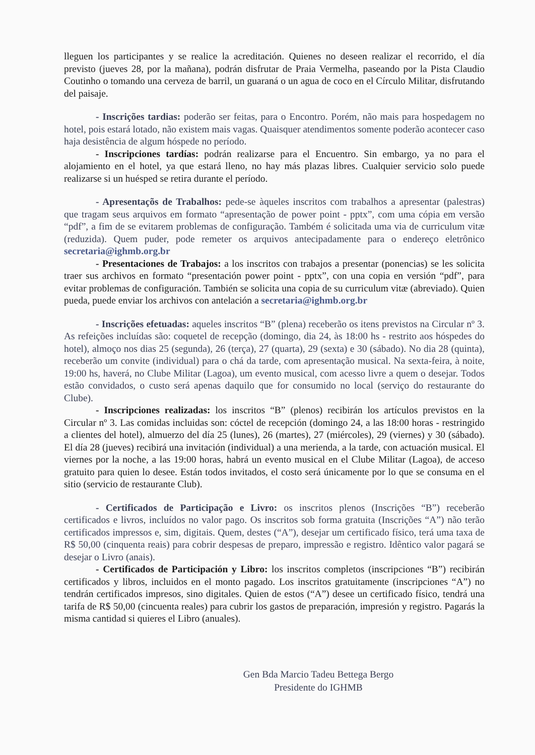lleguen los participantes y se realice la acreditación. Quienes no deseen realizar el recorrido, el día previsto (jueves 28, por la mañana), podrán disfrutar de Praia Vermelha, paseando por la Pista Claudio Coutinho o tomando una cerveza de barril, un guaraná o un agua de coco en el Círculo Militar, disfrutando del paisaje.
- Inscrições tardias: poderão ser feitas, para o Encontro. Porém, não mais para hospedagem no hotel, pois estará lotado, não existem mais vagas. Quaisquer atendimentos somente poderão acontecer caso haja desistência de algum hóspede no período.
- Inscripciones tardías: podrán realizarse para el Encuentro. Sin embargo, ya no para el alojamiento en el hotel, ya que estará lleno, no hay más plazas libres. Cualquier servicio solo puede realizarse si un huésped se retira durante el período.
- Apresentaçõs de Trabalhos: pede-se àqueles inscritos com trabalhos a apresentar (palestras) que tragam seus arquivos em formato “apresentação de power point - pptx”, com uma cópia em versão “pdf”, a fim de se evitarem problemas de configuração. Também é solicitada uma via de curriculum vitæ (reduzida). Quem puder, pode remeter os arquivos antecipadamente para o endereço eletrônico secretaria@ighmb.org.br
- Presentaciones de Trabajos: a los inscritos con trabajos a presentar (ponencias) se les solicita traer sus archivos en formato “presentación power point - pptx”, con una copia en versión “pdf”, para evitar problemas de configuración. También se solicita una copia de su curriculum vitæ (abreviado). Quien pueda, puede enviar los archivos con antelación a secretaria@ighmb.org.br
- Inscrições efetuadas: aqueles inscritos “B” (plena) receberão os itens previstos na Circular nº 3. As refeições incluídas são: coquetel de recepção (domingo, dia 24, às 18:00 hs - restrito aos hóspedes do hotel), almoço nos dias 25 (segunda), 26 (terça), 27 (quarta), 29 (sexta) e 30 (sábado). No dia 28 (quinta), receberão um convite (individual) para o chá da tarde, com apresentação musical. Na sexta-feira, à noite, 19:00 hs, haverá, no Clube Militar (Lagoa), um evento musical, com acesso livre a quem o desejar. Todos estão convidados, o custo será apenas daquilo que for consumido no local (serviço do restaurante do Clube).
- Inscripciones realizadas: los inscritos “B” (plenos) recibirán los artículos previstos en la Circular nº 3. Las comidas incluidas son: cóctel de recepción (domingo 24, a las 18:00 horas - restringido a clientes del hotel), almuerzo del día 25 (lunes), 26 (martes), 27 (miércoles), 29 (viernes) y 30 (sábado). El día 28 (jueves) recibirá una invitación (individual) a una merienda, a la tarde, con actuación musical. El viernes por la noche, a las 19:00 horas, habrá un evento musical en el Clube Militar (Lagoa), de acceso gratuito para quien lo desee. Están todos invitados, el costo será únicamente por lo que se consuma en el sitio (servicio de restaurante Club).
- Certificados de Participação e Livro: os inscritos plenos (Inscrições “B”) receberão certificados e livros, incluídos no valor pago. Os inscritos sob forma gratuita (Inscrições “A”) não terão certificados impressos e, sim, digitais. Quem, destes (“A”), desejar um certificado físico, terá uma taxa de R$ 50,00 (cinquenta reais) para cobrir despesas de preparo, impressão e registro. Idêntico valor pagará se desejar o Livro (anais).
- Certificados de Participación y Libro: los inscritos completos (inscripciones “B”) recibirán certificados y libros, incluidos en el monto pagado. Los inscritos gratuitamente (inscripciones “A”) no tendrán certificados impresos, sino digitales. Quien de estos (“A”) desee un certificado físico, tendrá una tarifa de R$ 50,00 (cincuenta reales) para cubrir los gastos de preparación, impresión y registro. Pagarás la misma cantidad si quieres el Libro (anuales).
Gen Bda Marcio Tadeu Bettega Bergo
Presidente do IGHMB